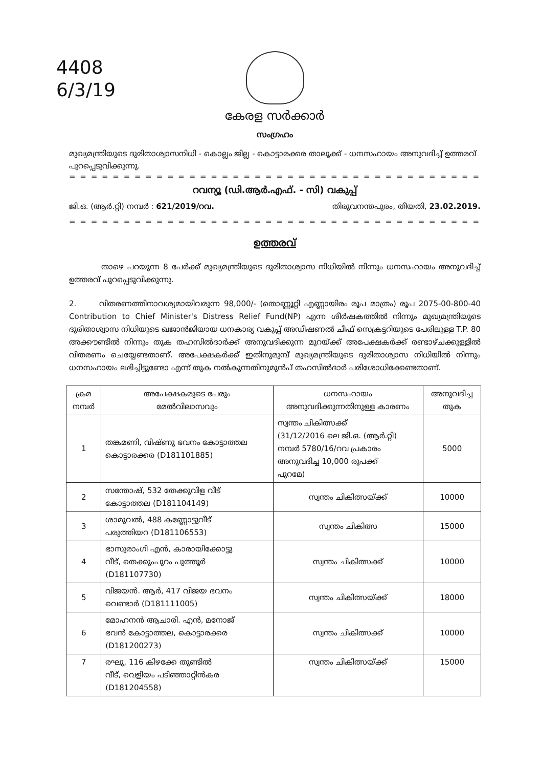4408
6/3/19
കേരള സർക്കാർ
സംഗ്രഹം
മുഖ്യമന്ത്രിയുടെ ദുരിതാശ്വാസനിധി - കൊല്ലം ജില്ല - കൊട്ടാരക്കര താലൂക്ക് - ധനസഹായം അനുവദിച്ച് ഉത്തരവ് പുറപ്പെടുവിക്കുന്നു.
= = = = = = = = = = = = = = = = = = = = = = = = = = = = = = = = = = = = = = = = = = = = = =
റവന്യൂ (ഡി.ആർ.എഫ്. - സി) വകുപ്പ്
ജി.ഒ. (ആർ.റ്റി) നമ്പർ : 621/2019/റവ. തിരുവനന്തപുരം, തീയതി, 23.02.2019.
= = = = = = = = = = = = = = = = = = = = = = = = = = = = = = = = = = = = = = = = = = = = = =
ഉത്തരവ്
താഴെ പറയുന്ന 8 പേർക്ക് മുഖ്യമന്ത്രിയുടെ ദുരിതാശ്വാസ നിധിയിൽ നിന്നും ധനസഹായം അനുവദിച്ച് ഉത്തരവ് പുറപ്പെടുവിക്കുന്നു.
2. വിതരണത്തിനാവശ്യമായിവരുന്ന 98,000/- (തൊണ്ണൂറ്റി എണ്ണായിരം രൂപ മാത്രം) രൂപ 2075-00-800-40 Contribution to Chief Minister's Distress Relief Fund(NP) എന്ന ശീർഷകത്തിൽ നിന്നും മുഖ്യമന്ത്രിയുടെ ദുരിതാശ്വാസ നിധിയുടെ ഖജാൻജിയായ ധനകാര്യ വകുപ്പ് അഡീഷണൽ ചീഫ് സെക്രട്ടറിയുടെ പേരിലുള്ള T.P. 80 അക്കൗണ്ടിൽ നിന്നും തുക തഹസിൽദാർക്ക് അനുവദിക്കുന്ന മുറയ്ക്ക് അപേക്ഷകർക്ക് രണ്ടാഴ്ചക്കുള്ളിൽ വിതരണം ചെയ്യേണ്ടതാണ്. അപേക്ഷകർക്ക് ഇതിനുമുമ്പ് മുഖ്യമന്ത്രിയുടെ ദുരിതാശ്വാസ നിധിയിൽ നിന്നും ധനസഹായം ലഭിച്ചിട്ടുണ്ടോ എന്ന് തുക നൽകുന്നതിനുമുൻപ് തഹസിൽദാർ പരിശോധിക്കേണ്ടതാണ്.
| ക്രമ നമ്പർ | അപേക്ഷകരുടെ പേരും മേൽവിലാസവും | ധനസഹായം അനുവദിക്കുന്നതിനുള്ള കാരണം | അനുവദിച്ച തുക |
| --- | --- | --- | --- |
| 1 | തങ്കമണി, വിഷ്ണു ഭവനം കോട്ടാത്തല കൊട്ടാരക്കര (D181101885) | സ്വന്തം ചികിത്സക്ക് (31/12/2016 ലെ ജി.ഒ. (ആർ.റ്റി) നമ്പർ 5780/16/റവ പ്രകാരം അനുവദിച്ച 10,000 രൂപക്ക് പുറമേ) | 5000 |
| 2 | സന്തോഷ്, 532 തേക്കുവിള വീട് കോട്ടാത്തല (D181104149) | സ്വന്തം ചികിത്സയ്ക്ക് | 10000 |
| 3 | ശാമുവൽ, 488 കണ്ണോട്ടുവീട് പരുത്തിയറ (D181106553) | സ്വന്തം ചികിത്സ | 15000 |
| 4 | ഭാസുരാംഗി എൻ, കാരായിക്കോട്ടു വീട്, തെക്കുംപുറം പുത്തൂർ (D181107730) | സ്വന്തം ചികിത്സക്ക് | 10000 |
| 5 | വിജയൻ. ആർ, 417 വിജയ ഭവനം വെണ്ടാർ (D181111005) | സ്വന്തം ചികിത്സയ്ക്ക് | 18000 |
| 6 | മോഹനൻ ആചാരി. എൻ, മനോജ് ഭവൻ കോട്ടാത്തല, കൊട്ടാരക്കര (D181200273) | സ്വന്തം ചികിത്സക്ക് | 10000 |
| 7 | രഘു, 116 കിഴക്കേ തുണ്ടിൽ വീട്, വെളിയം പടിഞ്ഞാറ്റിൻകര (D181204558) | സ്വന്തം ചികിത്സയ്ക്ക് | 15000 |